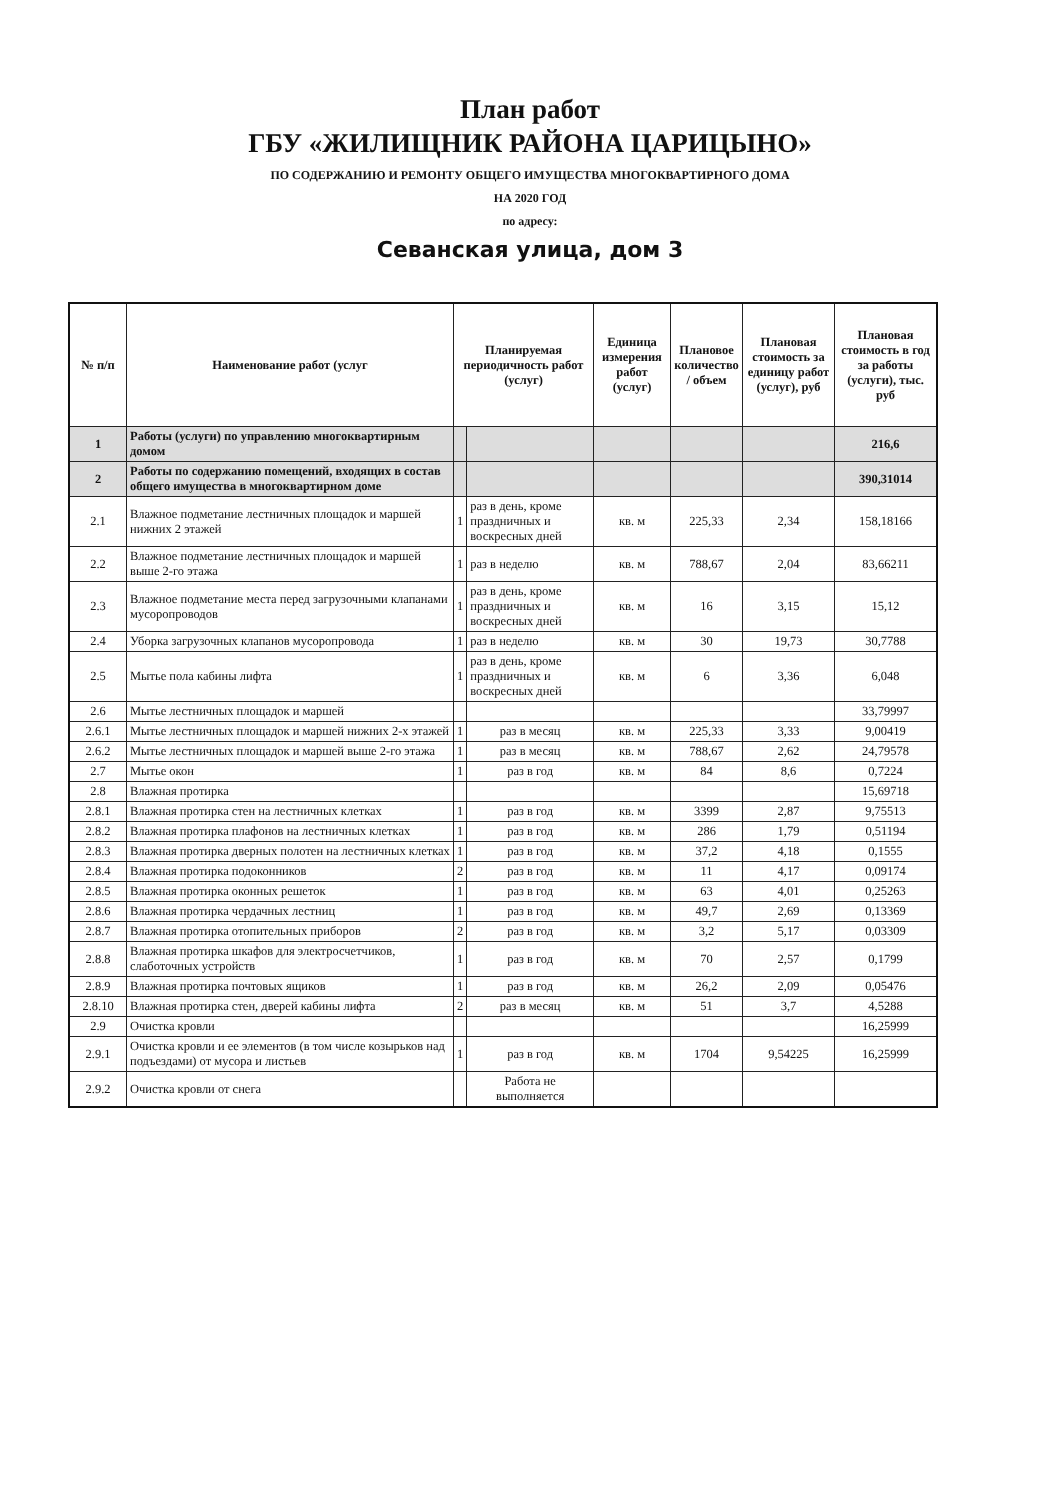План работ
ГБУ «ЖИЛИЩНИК РАЙОНА ЦАРИЦЫНО»
ПО СОДЕРЖАНИЮ И РЕМОНТУ ОБЩЕГО ИМУЩЕСТВА МНОГОКВАРТИРНОГО ДОМА
НА 2020 ГОД
по адресу:
Севанская улица, дом 3
| № п/п | Наименование работ (услуг | Планируемая периодичность работ (услуг) | | Единица измерения работ (услуг) | Плановое количество / объем | Плановая стоимость за единицу работ (услуг), руб | Плановая стоимость в год за работы (услуги), тыс. руб |
| --- | --- | --- | --- | --- | --- | --- | --- |
| 1 | Работы (услуги) по управлению многоквартирным домом | | | | | | 216,6 |
| 2 | Работы по содержанию помещений, входящих в состав общего имущества в многоквартирном доме | | | | | | 390,31014 |
| 2.1 | Влажное подметание лестничных площадок и маршей нижних 2 этажей | 1 | раз в день, кроме праздничных и воскресных дней | кв. м | 225,33 | 2,34 | 158,18166 |
| 2.2 | Влажное подметание лестничных площадок и маршей выше 2-го этажа | 1 | раз в неделю | кв. м | 788,67 | 2,04 | 83,66211 |
| 2.3 | Влажное подметание места перед загрузочными клапанами мусоропроводов | 1 | раз в день, кроме праздничных и воскресных дней | кв. м | 16 | 3,15 | 15,12 |
| 2.4 | Уборка загрузочных клапанов мусоропровода | 1 | раз в неделю | кв. м | 30 | 19,73 | 30,7788 |
| 2.5 | Мытье пола кабины лифта | 1 | раз в день, кроме праздничных и воскресных дней | кв. м | 6 | 3,36 | 6,048 |
| 2.6 | Мытье лестничных площадок и маршей | | | | | | 33,79997 |
| 2.6.1 | Мытье лестничных площадок и маршей нижних 2-х этажей | 1 | раз в месяц | кв. м | 225,33 | 3,33 | 9,00419 |
| 2.6.2 | Мытье лестничных площадок и маршей выше 2-го этажа | 1 | раз в месяц | кв. м | 788,67 | 2,62 | 24,79578 |
| 2.7 | Мытье окон | 1 | раз в год | кв. м | 84 | 8,6 | 0,7224 |
| 2.8 | Влажная протирка | | | | | | 15,69718 |
| 2.8.1 | Влажная протирка стен на лестничных клетках | 1 | раз в год | кв. м | 3399 | 2,87 | 9,75513 |
| 2.8.2 | Влажная протирка плафонов на лестничных клетках | 1 | раз в год | кв. м | 286 | 1,79 | 0,51194 |
| 2.8.3 | Влажная протирка дверных полотен на лестничных клетках | 1 | раз в год | кв. м | 37,2 | 4,18 | 0,1555 |
| 2.8.4 | Влажная протирка подоконников | 2 | раз в год | кв. м | 11 | 4,17 | 0,09174 |
| 2.8.5 | Влажная протирка оконных решеток | 1 | раз в год | кв. м | 63 | 4,01 | 0,25263 |
| 2.8.6 | Влажная протирка чердачных лестниц | 1 | раз в год | кв. м | 49,7 | 2,69 | 0,13369 |
| 2.8.7 | Влажная протирка отопительных приборов | 2 | раз в год | кв. м | 3,2 | 5,17 | 0,03309 |
| 2.8.8 | Влажная протирка шкафов для электросчетчиков, слаботочных устройств | 1 | раз в год | кв. м | 70 | 2,57 | 0,1799 |
| 2.8.9 | Влажная протирка почтовых ящиков | 1 | раз в год | кв. м | 26,2 | 2,09 | 0,05476 |
| 2.8.10 | Влажная протирка стен, дверей кабины лифта | 2 | раз в месяц | кв. м | 51 | 3,7 | 4,5288 |
| 2.9 | Очистка кровли | | | | | | 16,25999 |
| 2.9.1 | Очистка кровли и ее элементов (в том числе козырьков над подъездами) от мусора и листьев | 1 | раз в год | кв. м | 1704 | 9,54225 | 16,25999 |
| 2.9.2 | Очистка кровли от снега | | Работа не выполняется | | | | |